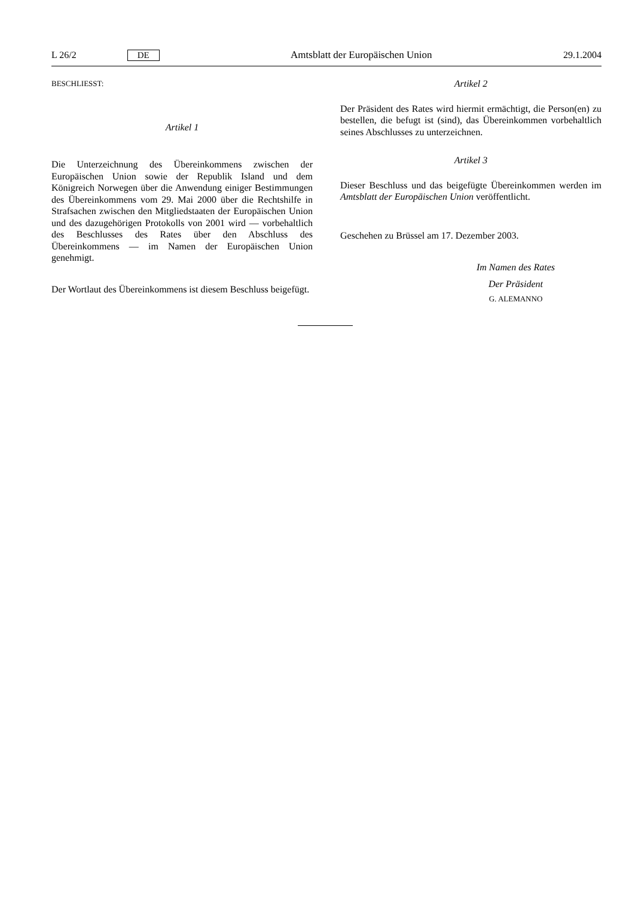L 26/2 DE Amtsblatt der Europäischen Union 29.1.2004
BESCHLIESST:
Artikel 1
Die Unterzeichnung des Übereinkommens zwischen der Europäischen Union sowie der Republik Island und dem Königreich Norwegen über die Anwendung einiger Bestimmungen des Übereinkommens vom 29. Mai 2000 über die Rechtshilfe in Strafsachen zwischen den Mitgliedstaaten der Europäischen Union und des dazugehörigen Protokolls von 2001 wird — vorbehaltlich des Beschlusses des Rates über den Abschluss des Übereinkommens — im Namen der Europäischen Union genehmigt.
Der Wortlaut des Übereinkommens ist diesem Beschluss beigefügt.
Artikel 2
Der Präsident des Rates wird hiermit ermächtigt, die Person(en) zu bestellen, die befugt ist (sind), das Übereinkommen vorbehaltlich seines Abschlusses zu unterzeichnen.
Artikel 3
Dieser Beschluss und das beigefügte Übereinkommen werden im Amtsblatt der Europäischen Union veröffentlicht.
Geschehen zu Brüssel am 17. Dezember 2003.
Im Namen des Rates
Der Präsident
G. ALEMANNO